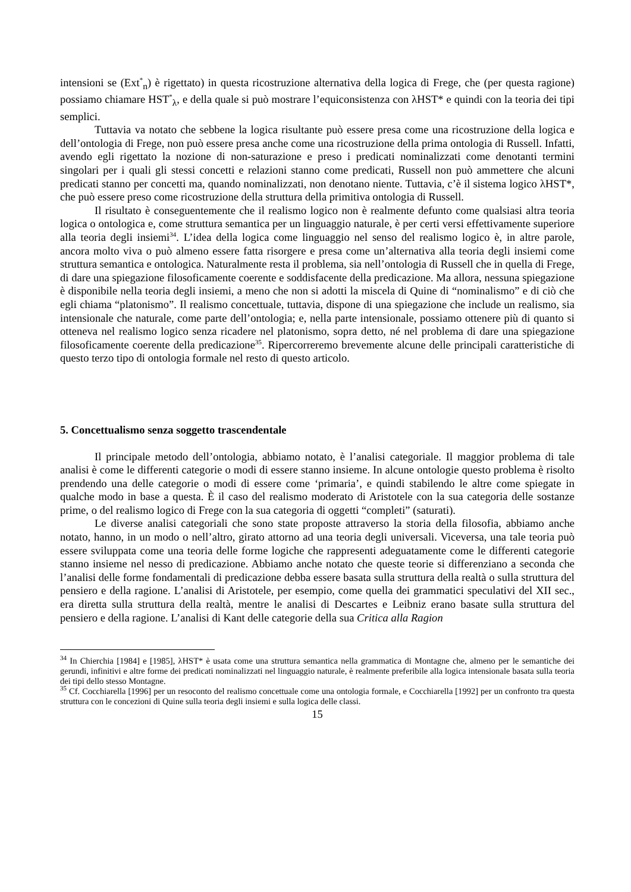intensioni se (Ext<sup>*</sup><sub>n</sub>) è rigettato) in questa ricostruzione alternativa della logica di Frege, che (per questa ragione) possiamo chiamare HST<sup>*</sup><sub>λ</sub>, e della quale si può mostrare l’equiconsistenza con λHST* e quindi con la teoria dei tipi semplici.
Tuttavia va notato che sebbene la logica risultante può essere presa come una ricostruzione della logica e dell’ontologia di Frege, non può essere presa anche come una ricostruzione della prima ontologia di Russell. Infatti, avendo egli rigettato la nozione di non-saturazione e preso i predicati nominalizzati come denotanti termini singolari per i quali gli stessi concetti e relazioni stanno come predicati, Russell non può ammettere che alcuni predicati stanno per concetti ma, quando nominalizzati, non denotano niente. Tuttavia, c’è il sistema logico λHST*, che può essere preso come ricostruzione della struttura della primitiva ontologia di Russell.
Il risultato è conseguentemente che il realismo logico non è realmente defunto come qualsiasi altra teoria logica o ontologica e, come struttura semantica per un linguaggio naturale, è per certi versi effettivamente superiore alla teoria degli insiemi<sup>34</sup>. L’idea della logica come linguaggio nel senso del realismo logico è, in altre parole, ancora molto viva o può almeno essere fatta risorgere e presa come un’alternativa alla teoria degli insiemi come struttura semantica e ontologica. Naturalmente resta il problema, sia nell’ontologia di Russell che in quella di Frege, di dare una spiegazione filosoficamente coerente e soddisfacente della predicazione. Ma allora, nessuna spiegazione è disponibile nella teoria degli insiemi, a meno che non si adotti la miscela di Quine di “nominalismo” e di ciò che egli chiama “platonismo”. Il realismo concettuale, tuttavia, dispone di una spiegazione che include un realismo, sia intensionale che naturale, come parte dell’ontologia; e, nella parte intensionale, possiamo ottenere più di quanto si otteneva nel realismo logico senza ricadere nel platonismo, sopra detto, né nel problema di dare una spiegazione filosoficamente coerente della predicazione<sup>35</sup>. Ripercorreremo brevemente alcune delle principali caratteristiche di questo terzo tipo di ontologia formale nel resto di questo articolo.
5. Concettualismo senza soggetto trascendentale
Il principale metodo dell’ontologia, abbiamo notato, è l’analisi categoriale. Il maggior problema di tale analisi è come le differenti categorie o modi di essere stanno insieme. In alcune ontologie questo problema è risolto prendendo una delle categorie o modi di essere come ‘primaria’, e quindi stabilendo le altre come spiegate in qualche modo in base a questa. È il caso del realismo moderato di Aristotele con la sua categoria delle sostanze prime, o del realismo logico di Frege con la sua categoria di oggetti “completi” (saturati).
Le diverse analisi categoriali che sono state proposte attraverso la storia della filosofia, abbiamo anche notato, hanno, in un modo o nell’altro, girato attorno ad una teoria degli universali. Viceversa, una tale teoria può essere sviluppata come una teoria delle forme logiche che rappresenti adeguatamente come le differenti categorie stanno insieme nel nesso di predicazione. Abbiamo anche notato che queste teorie si differenziano a seconda che l’analisi delle forme fondamentali di predicazione debba essere basata sulla struttura della realtà o sulla struttura del pensiero e della ragione. L’analisi di Aristotele, per esempio, come quella dei grammatici speculativi del XII sec., era diretta sulla struttura della realtà, mentre le analisi di Descartes e Leibniz erano basate sulla struttura del pensiero e della ragione. L’analisi di Kant delle categorie della sua Critica alla Ragion
<sup>34</sup> In Chierchia [1984] e [1985], λHST* è usata come una struttura semantica nella grammatica di Montagne che, almeno per le semantiche dei gerundi, infinitivi e altre forme dei predicati nominalizzati nel linguaggio naturale, è realmente preferibile alla logica intensionale basata sulla teoria dei tipi dello stesso Montagne.
<sup>35</sup> Cf. Cocchiarella [1996] per un resoconto del realismo concettuale come una ontologia formale, e Cocchiarella [1992] per un confronto tra questa struttura con le concezioni di Quine sulla teoria degli insiemi e sulla logica delle classi.
15